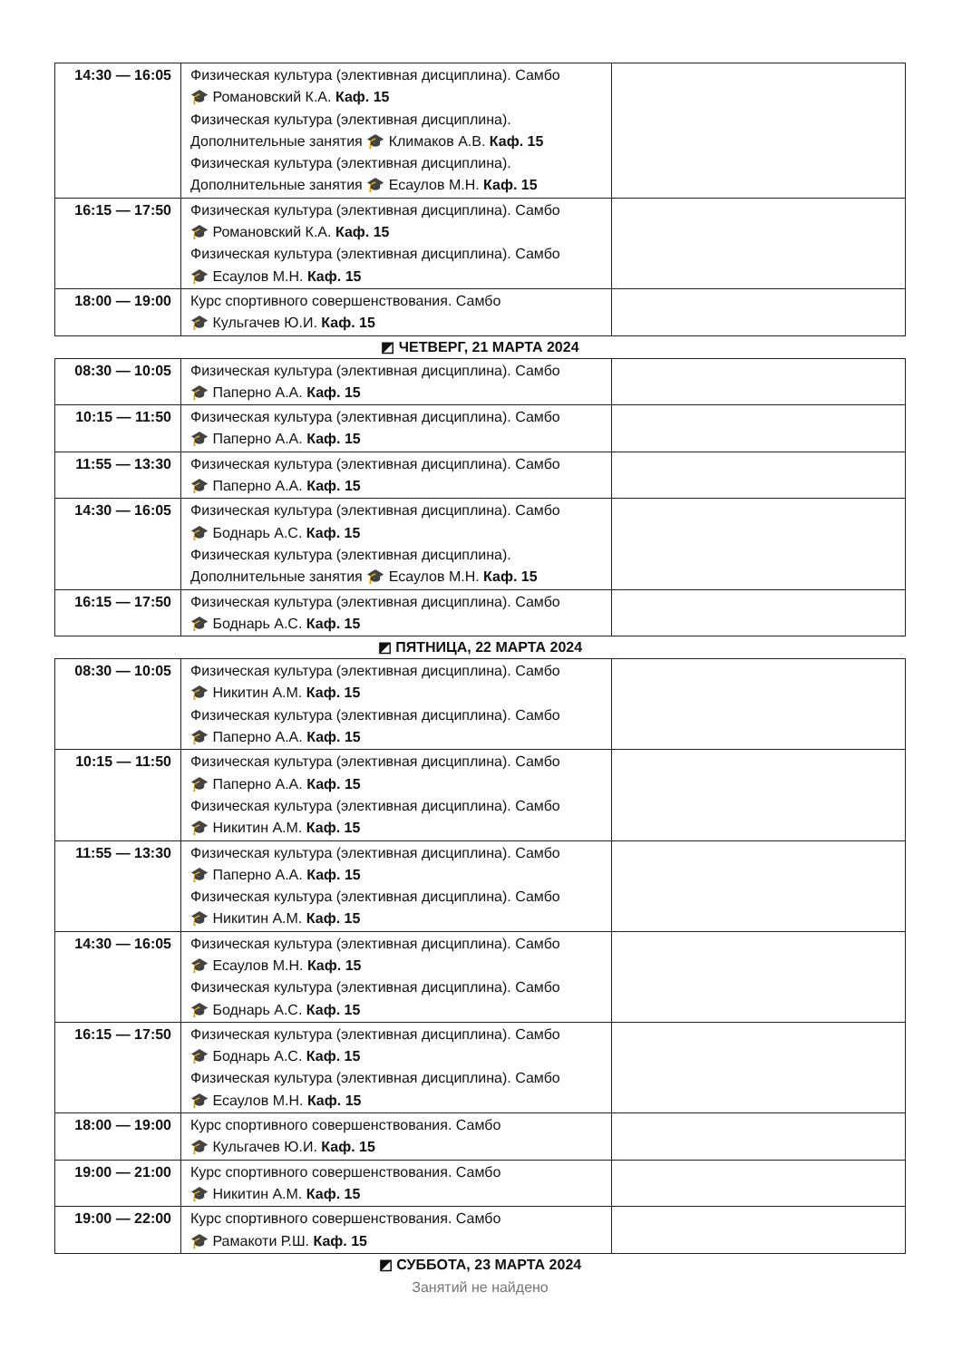| 14:30 — 16:05 | Физическая культура (элективная дисциплина). Самбо 🎓 Романовский К.А. Каф. 15 Физическая культура (элективная дисциплина). Дополнительные занятия 🎓 Климаков А.В. Каф. 15 Физическая культура (элективная дисциплина). Дополнительные занятия 🎓 Есаулов М.Н. Каф. 15 | |
| 16:15 — 17:50 | Физическая культура (элективная дисциплина). Самбо 🎓 Романовский К.А. Каф. 15 Физическая культура (элективная дисциплина). Самбо 🎓 Есаулов М.Н. Каф. 15 | |
| 18:00 — 19:00 | Курс спортивного совершенствования. Самбо 🎓 Кульгачев Ю.И. Каф. 15 | |
◩ ЧЕТВЕРГ, 21 МАРТА 2024
| 08:30 — 10:05 | Физическая культура (элективная дисциплина). Самбо 🎓 Паперно А.А. Каф. 15 | |
| 10:15 — 11:50 | Физическая культура (элективная дисциплина). Самбо 🎓 Паперно А.А. Каф. 15 | |
| 11:55 — 13:30 | Физическая культура (элективная дисциплина). Самбо 🎓 Паперно А.А. Каф. 15 | |
| 14:30 — 16:05 | Физическая культура (элективная дисциплина). Самбо 🎓 Боднарь А.С. Каф. 15 Физическая культура (элективная дисциплина). Дополнительные занятия 🎓 Есаулов М.Н. Каф. 15 | |
| 16:15 — 17:50 | Физическая культура (элективная дисциплина). Самбо 🎓 Боднарь А.С. Каф. 15 | |
◩ ПЯТНИЦА, 22 МАРТА 2024
| 08:30 — 10:05 | Физическая культура (элективная дисциплина). Самбо 🎓 Никитин А.М. Каф. 15 Физическая культура (элективная дисциплина). Самбо 🎓 Паперно А.А. Каф. 15 | |
| 10:15 — 11:50 | Физическая культура (элективная дисциплина). Самбо 🎓 Паперно А.А. Каф. 15 Физическая культура (элективная дисциплина). Самбо 🎓 Никитин А.М. Каф. 15 | |
| 11:55 — 13:30 | Физическая культура (элективная дисциплина). Самбо 🎓 Паперно А.А. Каф. 15 Физическая культура (элективная дисциплина). Самбо 🎓 Никитин А.М. Каф. 15 | |
| 14:30 — 16:05 | Физическая культура (элективная дисциплина). Самбо 🎓 Есаулов М.Н. Каф. 15 Физическая культура (элективная дисциплина). Самбо 🎓 Боднарь А.С. Каф. 15 | |
| 16:15 — 17:50 | Физическая культура (элективная дисциплина). Самбо 🎓 Боднарь А.С. Каф. 15 Физическая культура (элективная дисциплина). Самбо 🎓 Есаулов М.Н. Каф. 15 | |
| 18:00 — 19:00 | Курс спортивного совершенствования. Самбо 🎓 Кульгачев Ю.И. Каф. 15 | |
| 19:00 — 21:00 | Курс спортивного совершенствования. Самбо 🎓 Никитин А.М. Каф. 15 | |
| 19:00 — 22:00 | Курс спортивного совершенствования. Самбо 🎓 Рамакоти Р.Ш. Каф. 15 | |
◩ СУББОТА, 23 МАРТА 2024
Занятий не найдено